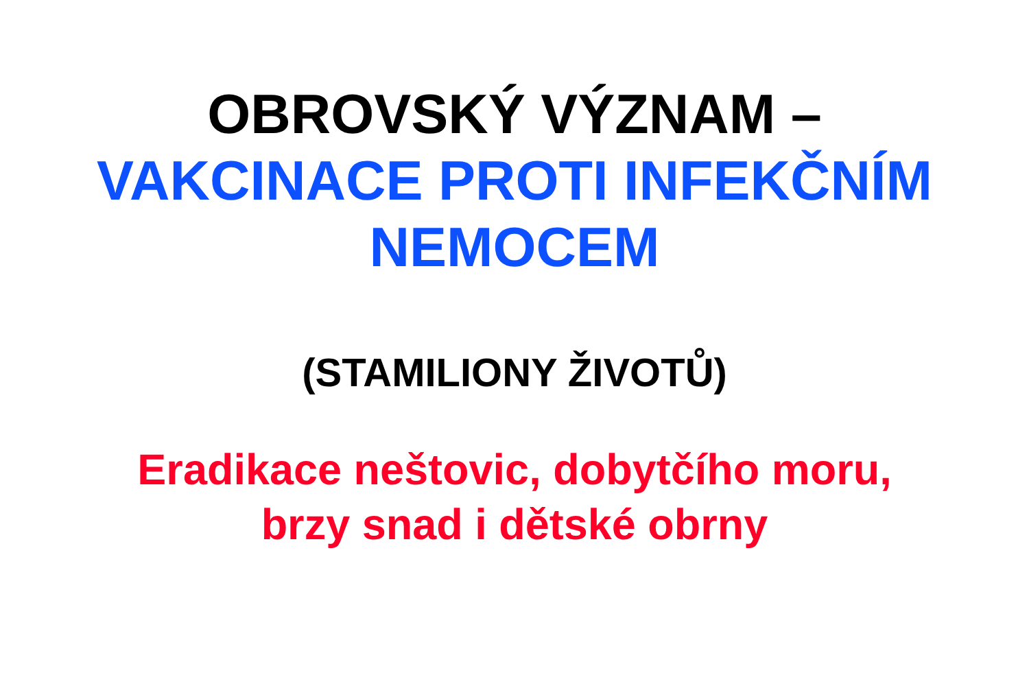OBROVSKÝ VÝZNAM –
VAKCINACE PROTI INFEKČNÍM
NEMOCEM
(STAMILIONY ŽIVOTŮ)
Eradikace neštovic, dobytčího moru,
brzy snad i dětské obrny